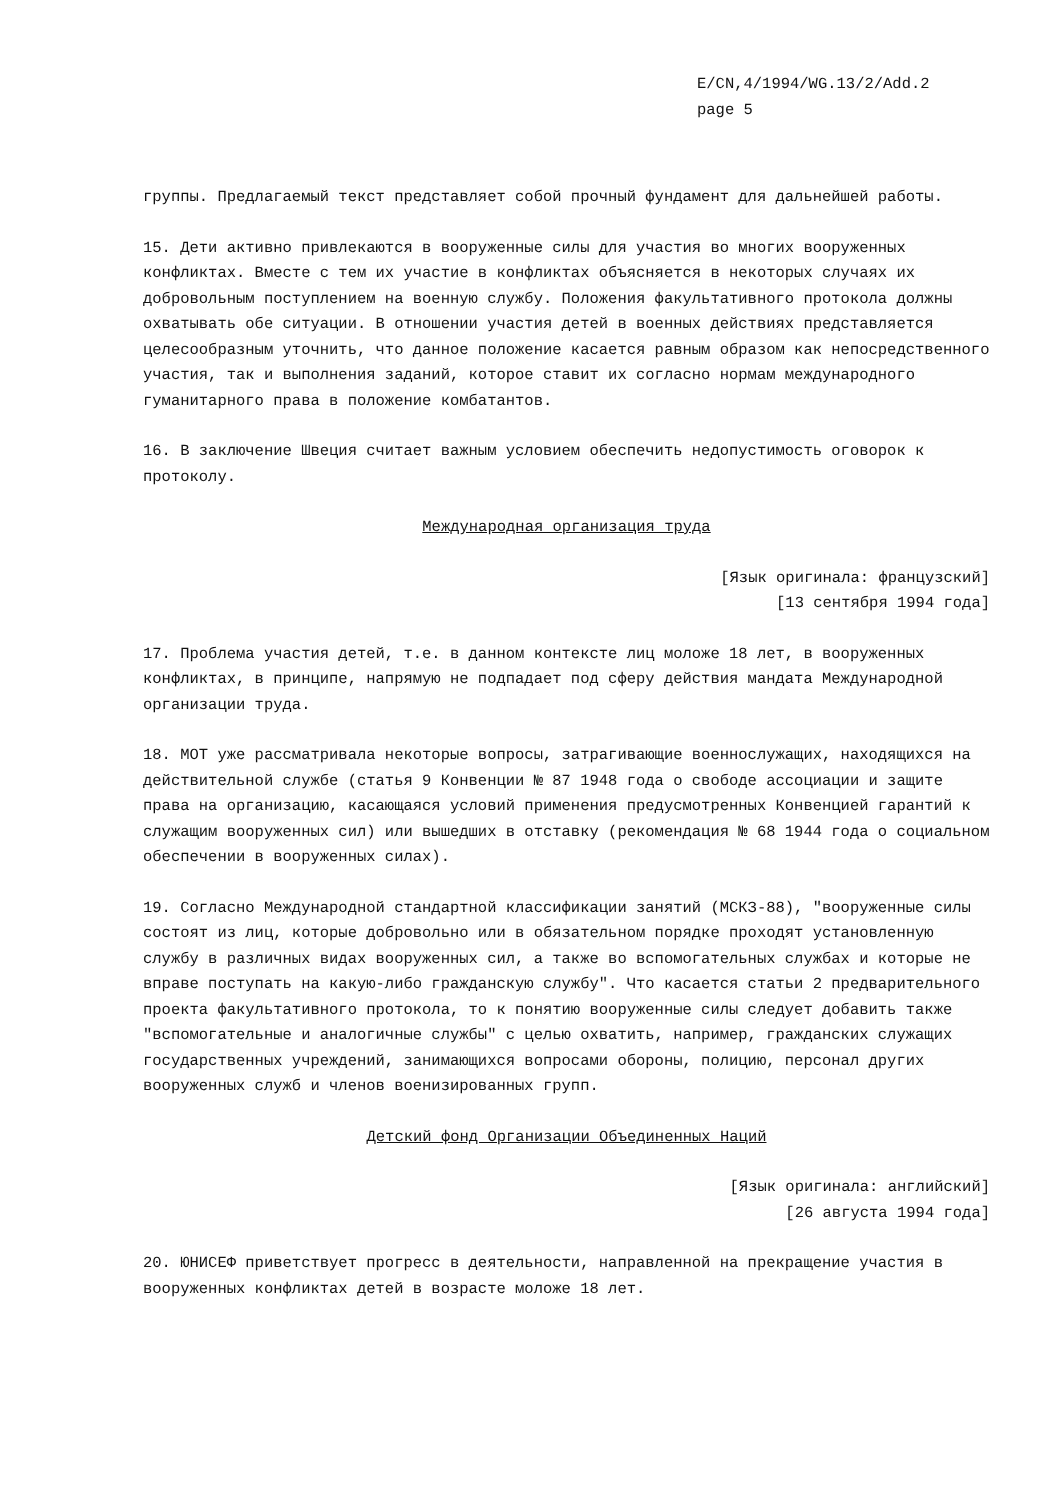E/CN,4/1994/WG.13/2/Add.2
page 5
группы. Предлагаемый текст представляет собой прочный фундамент для дальнейшей работы.
15. Дети активно привлекаются в вооруженные силы для участия во многих вооруженных конфликтах. Вместе с тем их участие в конфликтах объясняется в некоторых случаях их добровольным поступлением на военную службу. Положения факультативного протокола должны охватывать обе ситуации. В отношении участия детей в военных действиях представляется целесообразным уточнить, что данное положение касается равным образом как непосредственного участия, так и выполнения заданий, которое ставит их согласно нормам международного гуманитарного права в положение комбатантов.
16. В заключение Швеция считает важным условием обеспечить недопустимость оговорок к протоколу.
Международная организация труда
[Язык оригинала: французский]
[13 сентября 1994 года]
17. Проблема участия детей, т.е. в данном контексте лиц моложе 18 лет, в вооруженных конфликтах, в принципе, напрямую не подпадает под сферу действия мандата Международной организации труда.
18. МОТ уже рассматривала некоторые вопросы, затрагивающие военнослужащих, находящихся на действительной службе (статья 9 Конвенции № 87 1948 года о свободе ассоциации и защите права на организацию, касающаяся условий применения предусмотренных Конвенцией гарантий к служащим вооруженных сил) или вышедших в отставку (рекомендация № 68 1944 года о социальном обеспечении в вооруженных силах).
19. Согласно Международной стандартной классификации занятий (МСКЗ-88), "вооруженные силы состоят из лиц, которые добровольно или в обязательном порядке проходят установленную службу в различных видах вооруженных сил, а также во вспомогательных службах и которые не вправе поступать на какую-либо гражданскую службу". Что касается статьи 2 предварительного проекта факультативного протокола, то к понятию вооруженные силы следует добавить также "вспомогательные и аналогичные службы" с целью охватить, например, гражданских служащих государственных учреждений, занимающихся вопросами обороны, полицию, персонал других вооруженных служб и членов военизированных групп.
Детский фонд Организации Объединенных Наций
[Язык оригинала: английский]
[26 августа 1994 года]
20. ЮНИСЕФ приветствует прогресс в деятельности, направленной на прекращение участия в вооруженных конфликтах детей в возрасте моложе 18 лет.